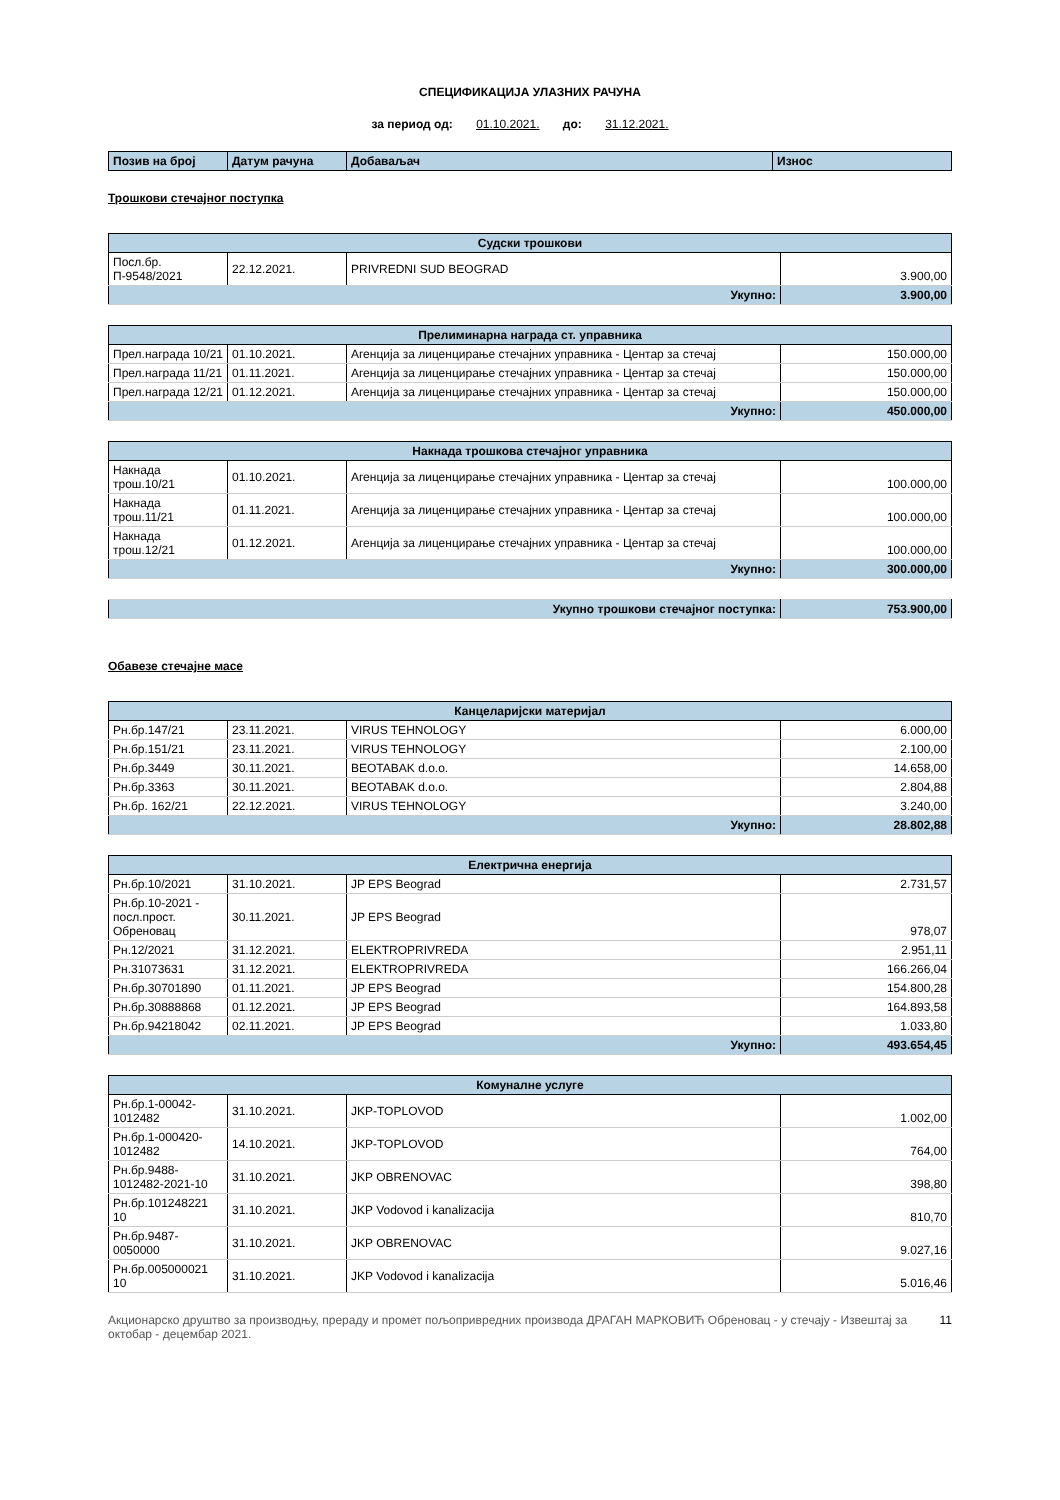СПЕЦИФИКАЦИЈА УЛАЗНИХ РАЧУНА
за период од: 01.10.2021. до: 31.12.2021.
| Позив на број | Датум рачуна | Добаваљач | Износ |
| --- | --- | --- | --- |
Трошкови стечајног поступка
| Судски трошкови | | | |
| --- | --- | --- | --- |
| Посл.бр. П-9548/2021 | 22.12.2021. | PRIVREDNI SUD BEOGRAD | 3.900,00 |
| Укупно: | | | 3.900,00 |
| Прелиминарна награда ст. управника | | | |
| --- | --- | --- | --- |
| Прел.награда 10/21 | 01.10.2021. | Агенција за лиценцирање стечајних управника - Центар за стечај | 150.000,00 |
| Прел.награда 11/21 | 01.11.2021. | Агенција за лиценцирање стечајних управника - Центар за стечај | 150.000,00 |
| Прел.награда 12/21 | 01.12.2021. | Агенција за лиценцирање стечајних управника - Центар за стечај | 150.000,00 |
| Укупно: | | | 450.000,00 |
| Накнада трошкова стечајног управника | | | |
| --- | --- | --- | --- |
| Накнада трош.10/21 | 01.10.2021. | Агенција за лиценцирање стечајних управника - Центар за стечај | 100.000,00 |
| Накнада трош.11/21 | 01.11.2021. | Агенција за лиценцирање стечајних управника - Центар за стечај | 100.000,00 |
| Накнада трош.12/21 | 01.12.2021. | Агенција за лиценцирање стечајних управника - Центар за стечај | 100.000,00 |
| Укупно: | | | 300.000,00 |
| Укупно трошкови стечајног поступка: | 753.900,00 |
Обавезе стечајне масе
| Канцеларијски материјал | | | |
| --- | --- | --- | --- |
| Рн.бр.147/21 | 23.11.2021. | VIRUS TEHNOLOGY | 6.000,00 |
| Рн.бр.151/21 | 23.11.2021. | VIRUS TEHNOLOGY | 2.100,00 |
| Рн.бр.3449 | 30.11.2021. | BEOTABAK d.o.o. | 14.658,00 |
| Рн.бр.3363 | 30.11.2021. | BEOTABAK d.o.o. | 2.804,88 |
| Рн.бр. 162/21 | 22.12.2021. | VIRUS TEHNOLOGY | 3.240,00 |
| Укупно: | | | 28.802,88 |
| Електрична енергија | | | |
| --- | --- | --- | --- |
| Рн.бр.10/2021 | 31.10.2021. | JP EPS Beograd | 2.731,57 |
| Рн.бр.10-2021 - посл.прост. Обреновац | 30.11.2021. | JP EPS Beograd | 978,07 |
| Рн.12/2021 | 31.12.2021. | ELEKTROPRIVREDA | 2.951,11 |
| Рн.31073631 | 31.12.2021. | ELEKTROPRIVREDA | 166.266,04 |
| Рн.бр.30701890 | 01.11.2021. | JP EPS Beograd | 154.800,28 |
| Рн.бр.30888868 | 01.12.2021. | JP EPS Beograd | 164.893,58 |
| Рн.бр.94218042 | 02.11.2021. | JP EPS Beograd | 1.033,80 |
| Укупно: | | | 493.654,45 |
| Комуналне услуге | | | |
| --- | --- | --- | --- |
| Рн.бр.1-00042-1012482 | 31.10.2021. | JKP-TOPLOVOD | 1.002,00 |
| Рн.бр.1-000420-1012482 | 14.10.2021. | JKP-TOPLOVOD | 764,00 |
| Рн.бр.9488-1012482-2021-10 | 31.10.2021. | JKP OBRENOVAC | 398,80 |
| Рн.бр.101248221 10 | 31.10.2021. | JKP Vodovod i kanalizacija | 810,70 |
| Рн.бр.9487-0050000 | 31.10.2021. | JKP OBRENOVAC | 9.027,16 |
| Рн.бр.005000021 10 | 31.10.2021. | JKP Vodovod i kanalizacija | 5.016,46 |
Акционарско друштво за производњу, прераду и промет пољопривредних производа ДРАГАН МАРКОВИЋ Обреновац - у стечају - Извештај за октобар - децембар 2021.
11